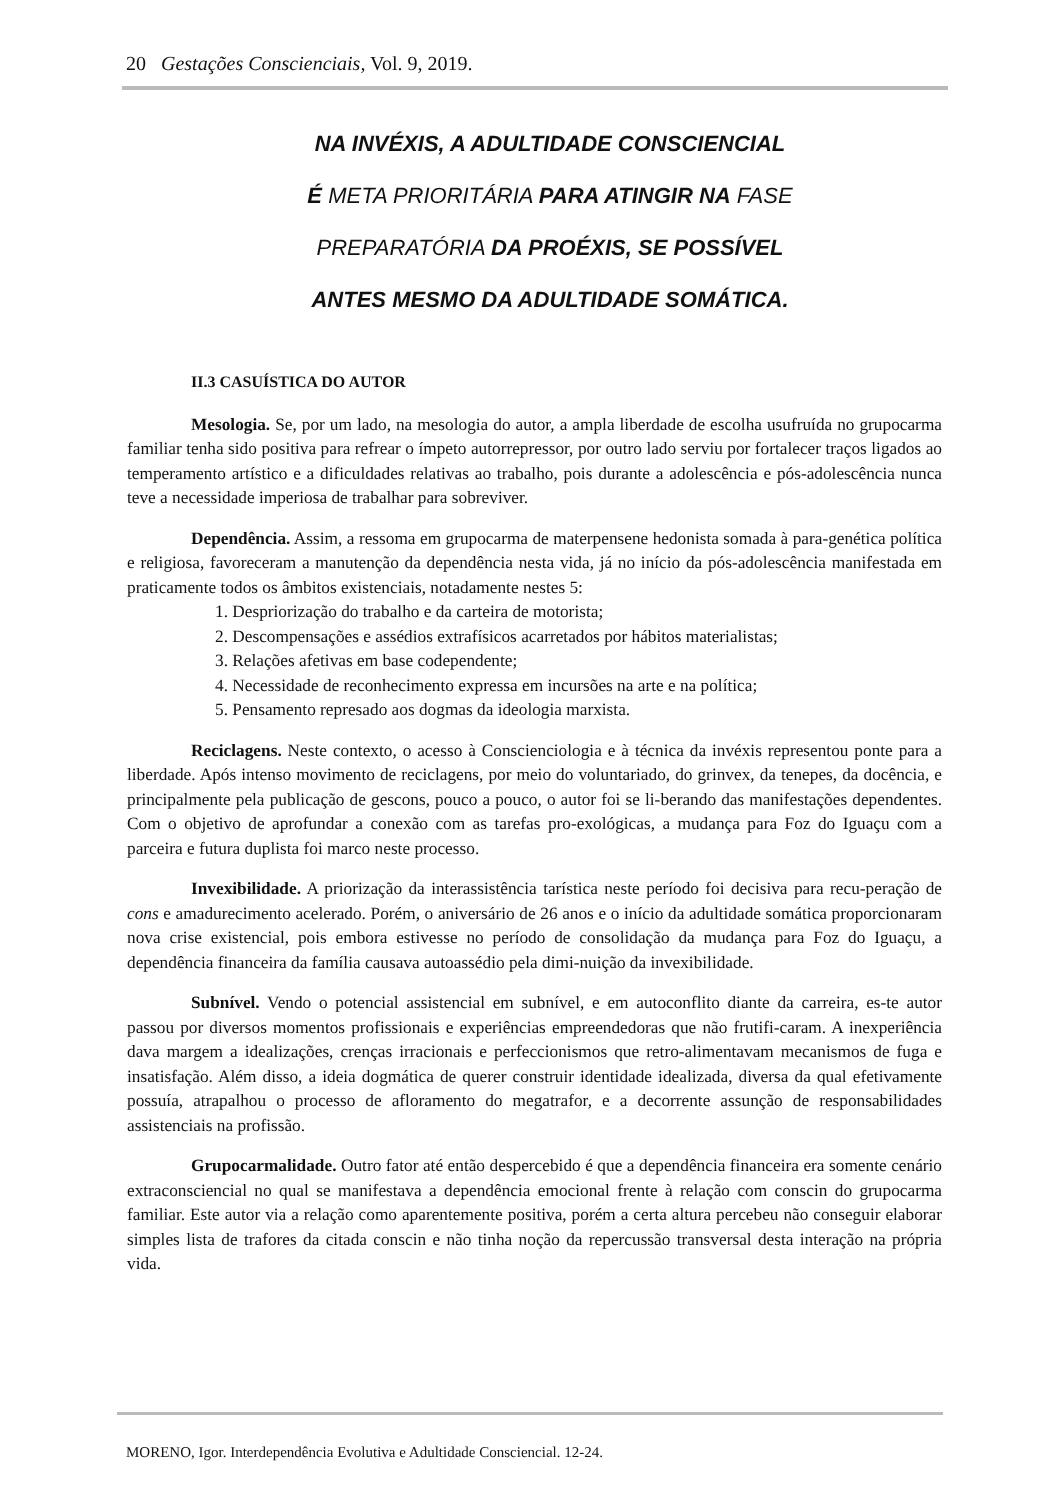20 Gestações Conscienciais, Vol. 9, 2019.
NA INVÉXIS, A ADULTIDADE CONSCIENCIAL
É META PRIORITÁRIA PARA ATINGIR NA FASE
PREPARATÓRIA DA PROÉXIS, SE POSSÍVEL
ANTES MESMO DA ADULTIDADE SOMÁTICA.
II.3 CASUÍSTICA DO AUTOR
Mesologia. Se, por um lado, na mesologia do autor, a ampla liberdade de escolha usufruída no grupocarma familiar tenha sido positiva para refrear o ímpeto autorrepressor, por outro lado serviu por fortalecer traços ligados ao temperamento artístico e a dificuldades relativas ao trabalho, pois durante a adolescência e pós-adolescência nunca teve a necessidade imperiosa de trabalhar para sobreviver.
Dependência. Assim, a ressoma em grupocarma de materpensene hedonista somada à para-genética política e religiosa, favoreceram a manutenção da dependência nesta vida, já no início da pós-adolescência manifestada em praticamente todos os âmbitos existenciais, notadamente nestes 5:
1. Despriorização do trabalho e da carteira de motorista;
2. Descompensações e assédios extrafísicos acarretados por hábitos materialistas;
3. Relações afetivas em base codependente;
4. Necessidade de reconhecimento expressa em incursões na arte e na política;
5. Pensamento represado aos dogmas da ideologia marxista.
Reciclagens. Neste contexto, o acesso à Conscienciologia e à técnica da invéxis representou ponte para a liberdade. Após intenso movimento de reciclagens, por meio do voluntariado, do grinvex, da tenepes, da docência, e principalmente pela publicação de gescons, pouco a pouco, o autor foi se li-berando das manifestações dependentes. Com o objetivo de aprofundar a conexão com as tarefas pro-exológicas, a mudança para Foz do Iguaçu com a parceira e futura duplista foi marco neste processo.
Invexibilidade. A priorização da interassistência tarística neste período foi decisiva para recu-peração de cons e amadurecimento acelerado. Porém, o aniversário de 26 anos e o início da adultidade somática proporcionaram nova crise existencial, pois embora estivesse no período de consolidação da mudança para Foz do Iguaçu, a dependência financeira da família causava autoassédio pela dimi-nuição da invexibilidade.
Subnível. Vendo o potencial assistencial em subnível, e em autoconflito diante da carreira, es-te autor passou por diversos momentos profissionais e experiências empreendedoras que não frutifi-caram. A inexperiência dava margem a idealizações, crenças irracionais e perfeccionismos que retro-alimentavam mecanismos de fuga e insatisfação. Além disso, a ideia dogmática de querer construir identidade idealizada, diversa da qual efetivamente possuía, atrapalhou o processo de afloramento do megatrafor, e a decorrente assunção de responsabilidades assistenciais na profissão.
Grupocarmalidade. Outro fator até então despercebido é que a dependência financeira era somente cenário extraconsciencial no qual se manifestava a dependência emocional frente à relação com conscin do grupocarma familiar. Este autor via a relação como aparentemente positiva, porém a certa altura percebeu não conseguir elaborar simples lista de trafores da citada conscin e não tinha noção da repercussão transversal desta interação na própria vida.
MORENO, Igor. Interdependência Evolutiva e Adultidade Consciencial. 12-24.